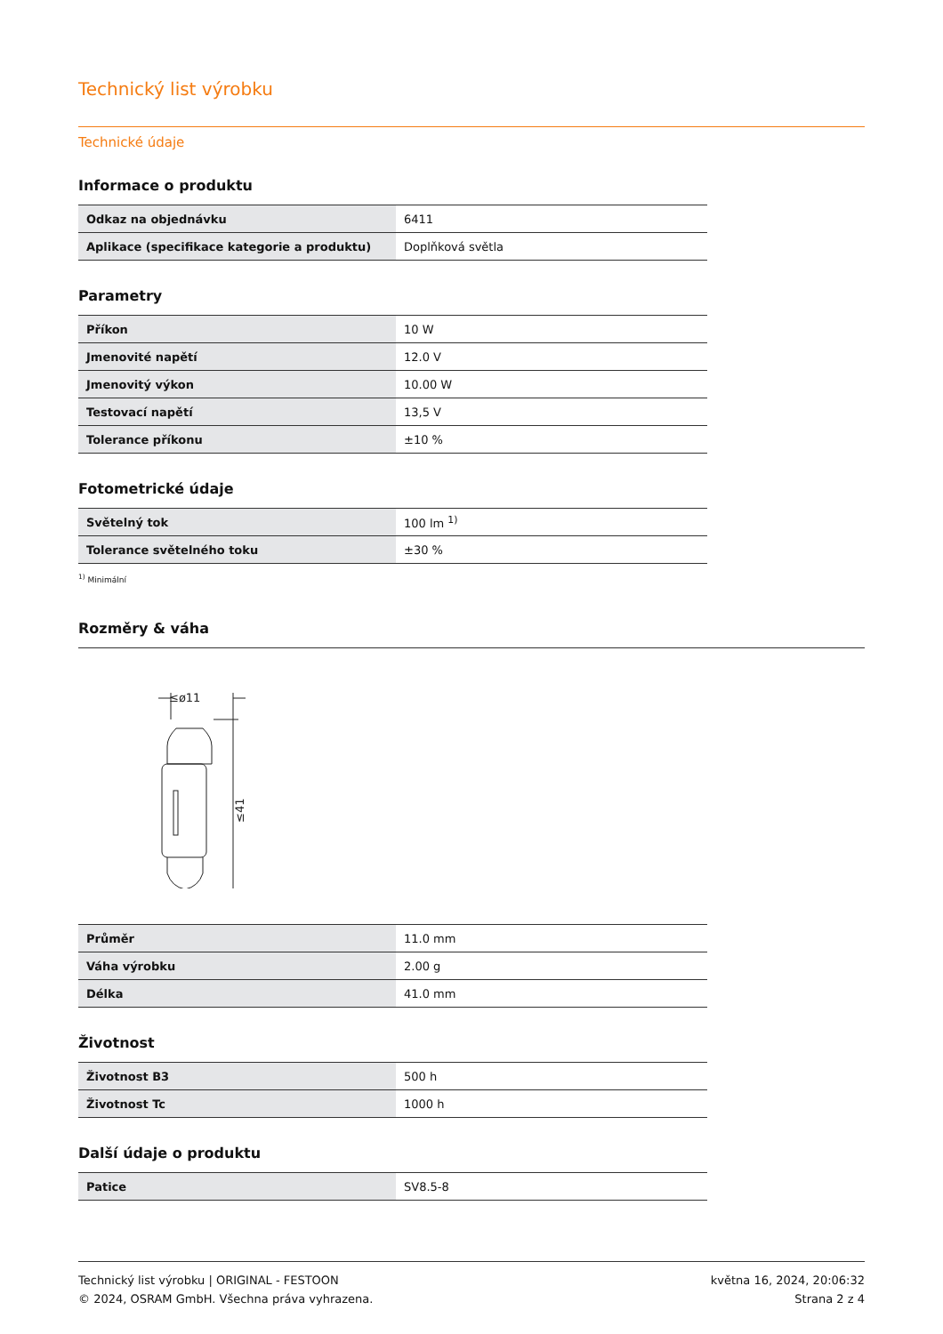Technický list výrobku
Technické údaje
Informace o produktu
| Odkaz na objednávku | 6411 |
| Aplikace (specifikace kategorie a produktu) | Doplňková světla |
Parametry
| Příkon | 10 W |
| Jmenovité napětí | 12.0 V |
| Jmenovitý výkon | 10.00 W |
| Testovací napětí | 13,5 V |
| Tolerance příkonu | ±10 % |
Fotometrické údaje
| Světelný tok | 100 lm <sup>1)</sup> |
| Tolerance světelného toku | ±30 % |
<sup>1)</sup> Minimální
Rozměry & váha
≤ø11
≤41
| Průměr | 11.0 mm |
| Váha výrobku | 2.00 g |
| Délka | 41.0 mm |
Životnost
| Životnost B3 | 500 h |
| Životnost Tc | 1000 h |
Další údaje o produktu
| Patice | SV8.5-8 |
Technický list výrobku | ORIGINAL - FESTOON
© 2024, OSRAM GmbH. Všechna práva vyhrazena.
května 16, 2024, 20:06:32
Strana 2 z 4